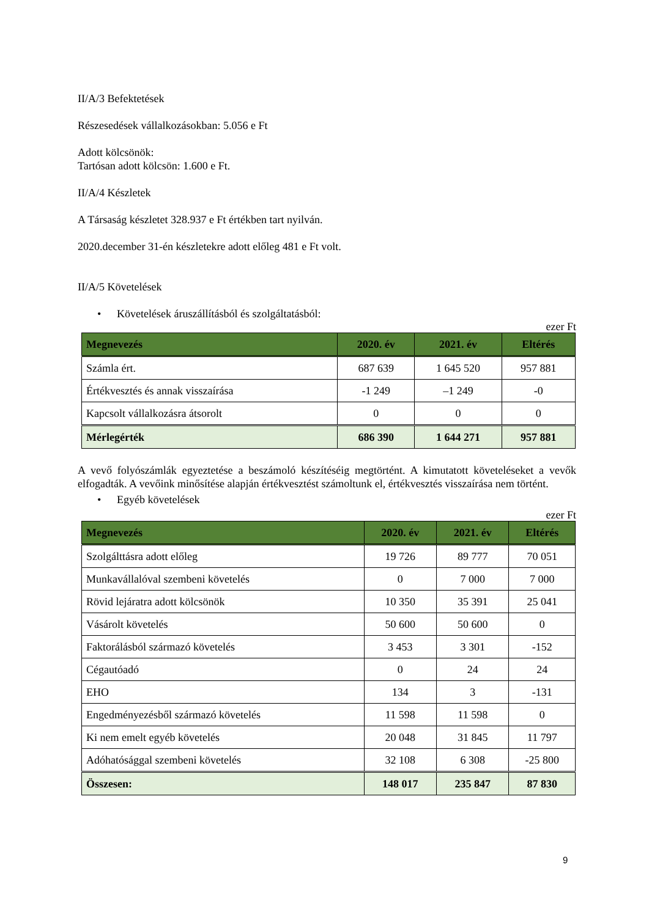II/A/3 Befektetések
Részesedések vállalkozásokban: 5.056 e Ft
Adott kölcsönök:
Tartósan adott kölcsön: 1.600 e Ft.
II/A/4 Készletek
A Társaság készletet 328.937 e Ft értékben tart nyilván.
2020.december 31-én készletekre adott előleg 481 e Ft volt.
II/A/5 Követelések
• Követelések áruszállításból és szolgáltatásból:
ezer Ft
| Megnevezés | 2020. év | 2021. év | Eltérés |
| --- | --- | --- | --- |
| Számla ért. | 687 639 | 1 645 520 | 957 881 |
| Értékvesztés és annak visszaírása | -1 249 | –1 249 | -0 |
| Kapcsolt vállalkozásra átsorolt | 0 | 0 | 0 |
| Mérlegérték | 686 390 | 1 644 271 | 957 881 |
A vevő folyószámlák egyeztetése a beszámoló készítéséig megtörtént. A kimutatott követeléseket a vevők elfogadták. A vevőink minősítése alapján értékvesztést számoltunk el, értékvesztés visszaírása nem történt.
• Egyéb követelések
ezer Ft
| Megnevezés | 2020. év | 2021. év | Eltérés |
| --- | --- | --- | --- |
| Szolgálttásra adott előleg | 19 726 | 89 777 | 70 051 |
| Munkavállalóval szembeni követelés | 0 | 7 000 | 7 000 |
| Rövid lejáratra adott kölcsönök | 10 350 | 35 391 | 25 041 |
| Vásárolt követelés | 50 600 | 50 600 | 0 |
| Faktorálásból származó követelés | 3 453 | 3 301 | -152 |
| Cégautóadó | 0 | 24 | 24 |
| EHO | 134 | 3 | -131 |
| Engedményezésből származó követelés | 11 598 | 11 598 | 0 |
| Ki nem emelt egyéb követelés | 20 048 | 31 845 | 11 797 |
| Adóhatósággal szembeni követelés | 32 108 | 6 308 | -25 800 |
| Összesen: | 148 017 | 235 847 | 87 830 |
9